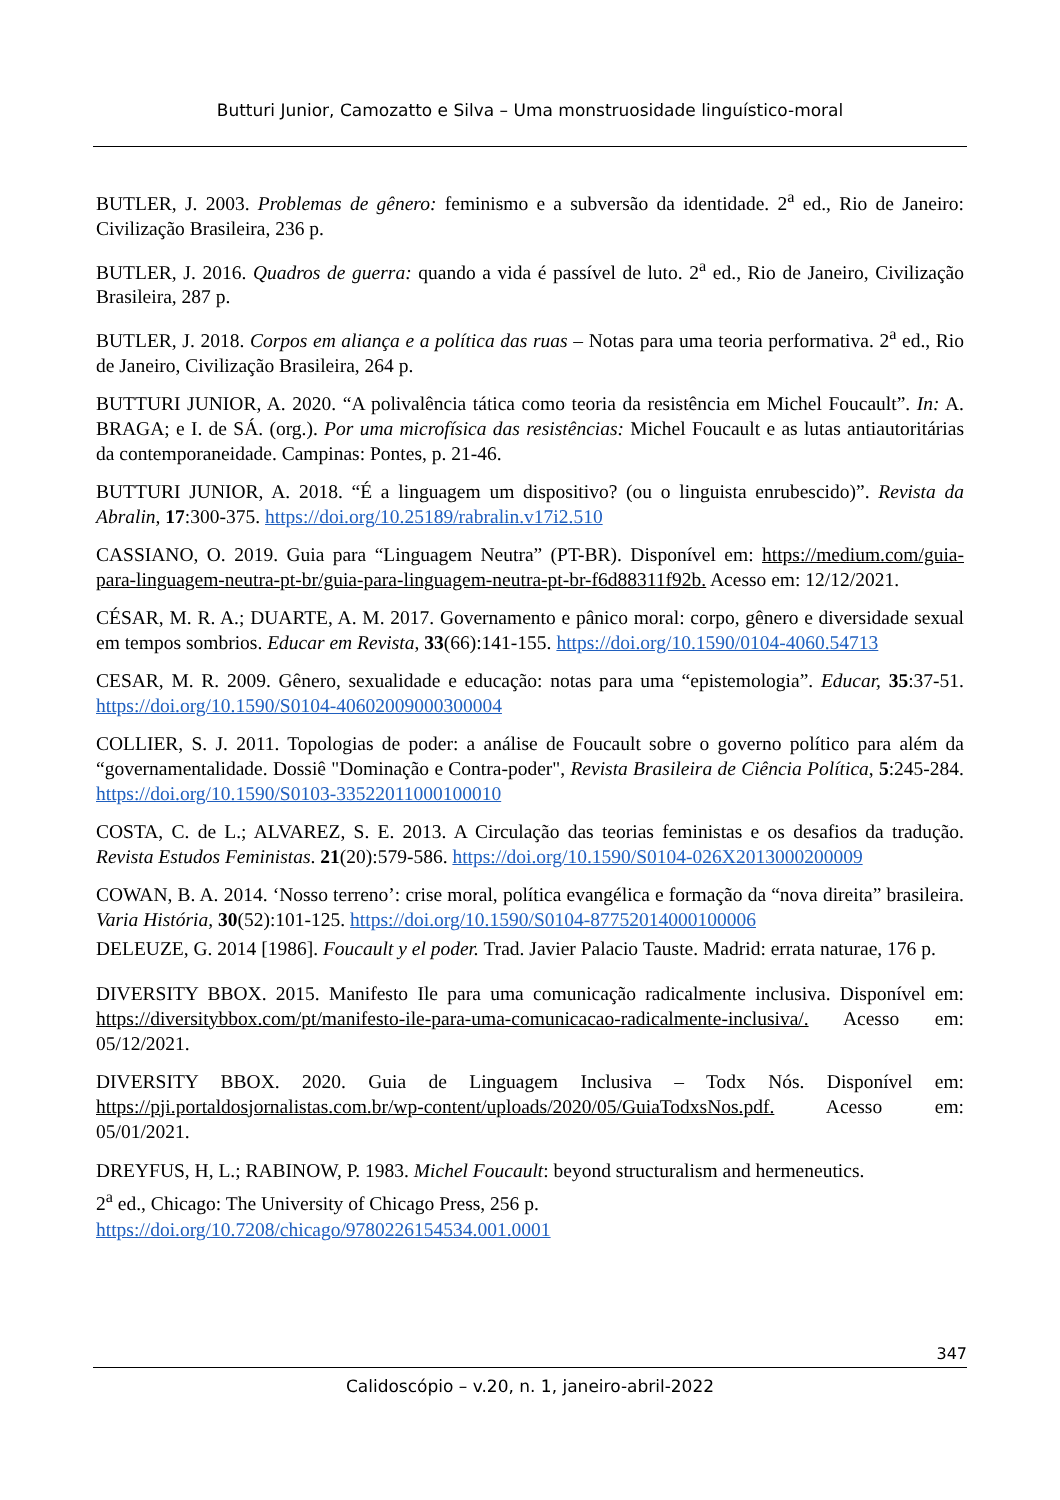Butturi Junior, Camozatto e Silva – Uma monstruosidade linguístico-moral
BUTLER, J. 2003. Problemas de gênero: feminismo e a subversão da identidade. 2<sup>a</sup> ed., Rio de Janeiro: Civilização Brasileira, 236 p.
BUTLER, J. 2016. Quadros de guerra: quando a vida é passível de luto. 2<sup>a</sup> ed., Rio de Janeiro, Civilização Brasileira, 287 p.
BUTLER, J. 2018. Corpos em aliança e a política das ruas – Notas para uma teoria performativa. 2<sup>a</sup> ed., Rio de Janeiro, Civilização Brasileira, 264 p.
BUTTURI JUNIOR, A. 2020. “A polivalência tática como teoria da resistência em Michel Foucault”. In: A. BRAGA; e I. de SÁ. (org.). Por uma microfísica das resistências: Michel Foucault e as lutas antiautoritárias da contemporaneidade. Campinas: Pontes, p. 21-46.
BUTTURI JUNIOR, A. 2018. “É a linguagem um dispositivo? (ou o linguista enrubescido)”. Revista da Abralin, 17:300-375. https://doi.org/10.25189/rabralin.v17i2.510
CASSIANO, O. 2019. Guia para “Linguagem Neutra” (PT-BR). Disponível em: https://medium.com/guia-para-linguagem-neutra-pt-br/guia-para-linguagem-neutra-pt-br-f6d88311f92b. Acesso em: 12/12/2021.
CÉSAR, M. R. A.; DUARTE, A. M. 2017. Governamento e pânico moral: corpo, gênero e diversidade sexual em tempos sombrios. Educar em Revista, 33(66):141-155. https://doi.org/10.1590/0104-4060.54713
CESAR, M. R. 2009. Gênero, sexualidade e educação: notas para uma “epistemologia”. Educar, 35:37-51. https://doi.org/10.1590/S0104-40602009000300004
COLLIER, S. J. 2011. Topologias de poder: a análise de Foucault sobre o governo político para além da “governamentalidade. Dossiê "Dominação e Contra-poder", Revista Brasileira de Ciência Política, 5:245-284. https://doi.org/10.1590/S0103-33522011000100010
COSTA, C. de L.; ALVAREZ, S. E. 2013. A Circulação das teorias feministas e os desafios da tradução. Revista Estudos Feministas. 21(20):579-586. https://doi.org/10.1590/S0104-026X2013000200009
COWAN, B. A. 2014. ‘Nosso terreno’: crise moral, política evangélica e formação da “nova direita” brasileira. Varia História, 30(52):101-125. https://doi.org/10.1590/S0104-87752014000100006
DELEUZE, G. 2014 [1986]. Foucault y el poder. Trad. Javier Palacio Tauste. Madrid: errata naturae, 176 p.
DIVERSITY BBOX. 2015. Manifesto Ile para uma comunicação radicalmente inclusiva. Disponível em: https://diversitybbox.com/pt/manifesto-ile-para-uma-comunicacao-radicalmente-inclusiva/. Acesso em: 05/12/2021.
DIVERSITY BBOX. 2020. Guia de Linguagem Inclusiva – Todx Nós. Disponível em: https://pji.portaldosjornalistas.com.br/wp-content/uploads/2020/05/GuiaTodxsNos.pdf. Acesso em: 05/01/2021.
DREYFUS, H, L.; RABINOW, P. 1983. Michel Foucault: beyond structuralism and hermeneutics.
2<sup>a</sup> ed., Chicago: The University of Chicago Press, 256 p.
https://doi.org/10.7208/chicago/9780226154534.001.0001
347
Calidoscópio – v.20, n. 1, janeiro-abril-2022